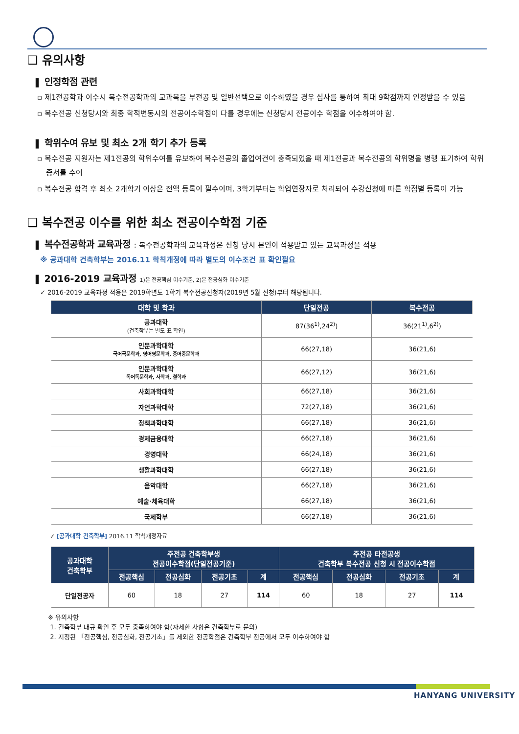❑ 유의사항
❚ 인정학점 관련
▫ 제1전공학과 이수시 복수전공학과의 교과목을 부전공 및 일반선택으로 이수하였을 경우 심사를 통하여 최대 9학점까지 인정받을 수 있음
▫ 복수전공 신청당시와 최종 학적변동시의 전공이수학점이 다를 경우에는 신청당시 전공이수 학점을 이수하여야 함.
❚ 학위수여 유보 및 최소 2개 학기 추가 등록
▫ 복수전공 지원자는 제1전공의 학위수여를 유보하여 복수전공의 졸업여건이 충족되었을 때 제1전공과 복수전공의 학위명을 병행 표기하여 학위증서를 수여
▫ 복수전공 합격 후 최소 2개학기 이상은 전액 등록이 필수이며, 3학기부터는 학업연장자로 처리되어 수강신청에 따른 학점별 등록이 가능
❑ 복수전공 이수를 위한 최소 전공이수학점 기준
❚ 복수전공학과 교육과정 : 복수전공학과의 교육과정은 신청 당시 본인이 적용받고 있는 교육과정을 적용
※ 공과대학 건축학부는 2016.11 학칙개정에 따라 별도의 이수조건 표 확인필요
❚ 2016-2019 교육과정 1)은 전공핵심 이수기준, 2)은 전공심화 이수기준
✓ 2016-2019 교육과정 적용은 2019학년도 1학기 복수전공신청자(2019년 5월 신청)부터 해당됩니다.
| 대학 및 학과 | 단일전공 | 복수전공 |
| --- | --- | --- |
| 공과대학 (건축학부는 별도 표 확인) | 87(36<sup>1)</sup>,24<sup>2)</sup>) | 36(21<sup>1)</sup>,6<sup>2)</sup>) |
| 인문과학대학 국어국문학과, 영어영문학과, 중어중문학과 | 66(27,18) | 36(21,6) |
| 인문과학대학 독어독문학과, 사학과, 철학과 | 66(27,12) | 36(21,6) |
| 사회과학대학 | 66(27,18) | 36(21,6) |
| 자연과학대학 | 72(27,18) | 36(21,6) |
| 정책과학대학 | 66(27,18) | 36(21,6) |
| 경제금융대학 | 66(27,18) | 36(21,6) |
| 경영대학 | 66(24,18) | 36(21,6) |
| 생활과학대학 | 66(27,18) | 36(21,6) |
| 음악대학 | 66(27,18) | 36(21,6) |
| 예술·체육대학 | 66(27,18) | 36(21,6) |
| 국제학부 | 66(27,18) | 36(21,6) |
✓ [공과대학 건축학부] 2016.11 학칙개정자료
| 공과대학 건축학부 | 주전공 건축학부생 전공이수학점(단일전공기준) | | | | 주전공 타전공생 건축학부 복수전공 신청 시 전공이수학점 | | | |
| --- | --- | --- | --- | --- | --- | --- | --- | --- |
| | 전공핵심 | 전공심화 | 전공기초 | 계 | 전공핵심 | 전공심화 | 전공기초 | 계 |
| 단일전공자 | 60 | 18 | 27 | 114 | 60 | 18 | 27 | 114 |
※ 유의사항
1. 건축학부 내규 확인 후 모두 충족하여야 함(자세한 사항은 건축학부로 문의)
2. 지정된 「전공핵심, 전공심화, 전공기초」를 제외한 전공학점은 건축학부 전공에서 모두 이수하여야 함
HANYANG UNIVERSITY